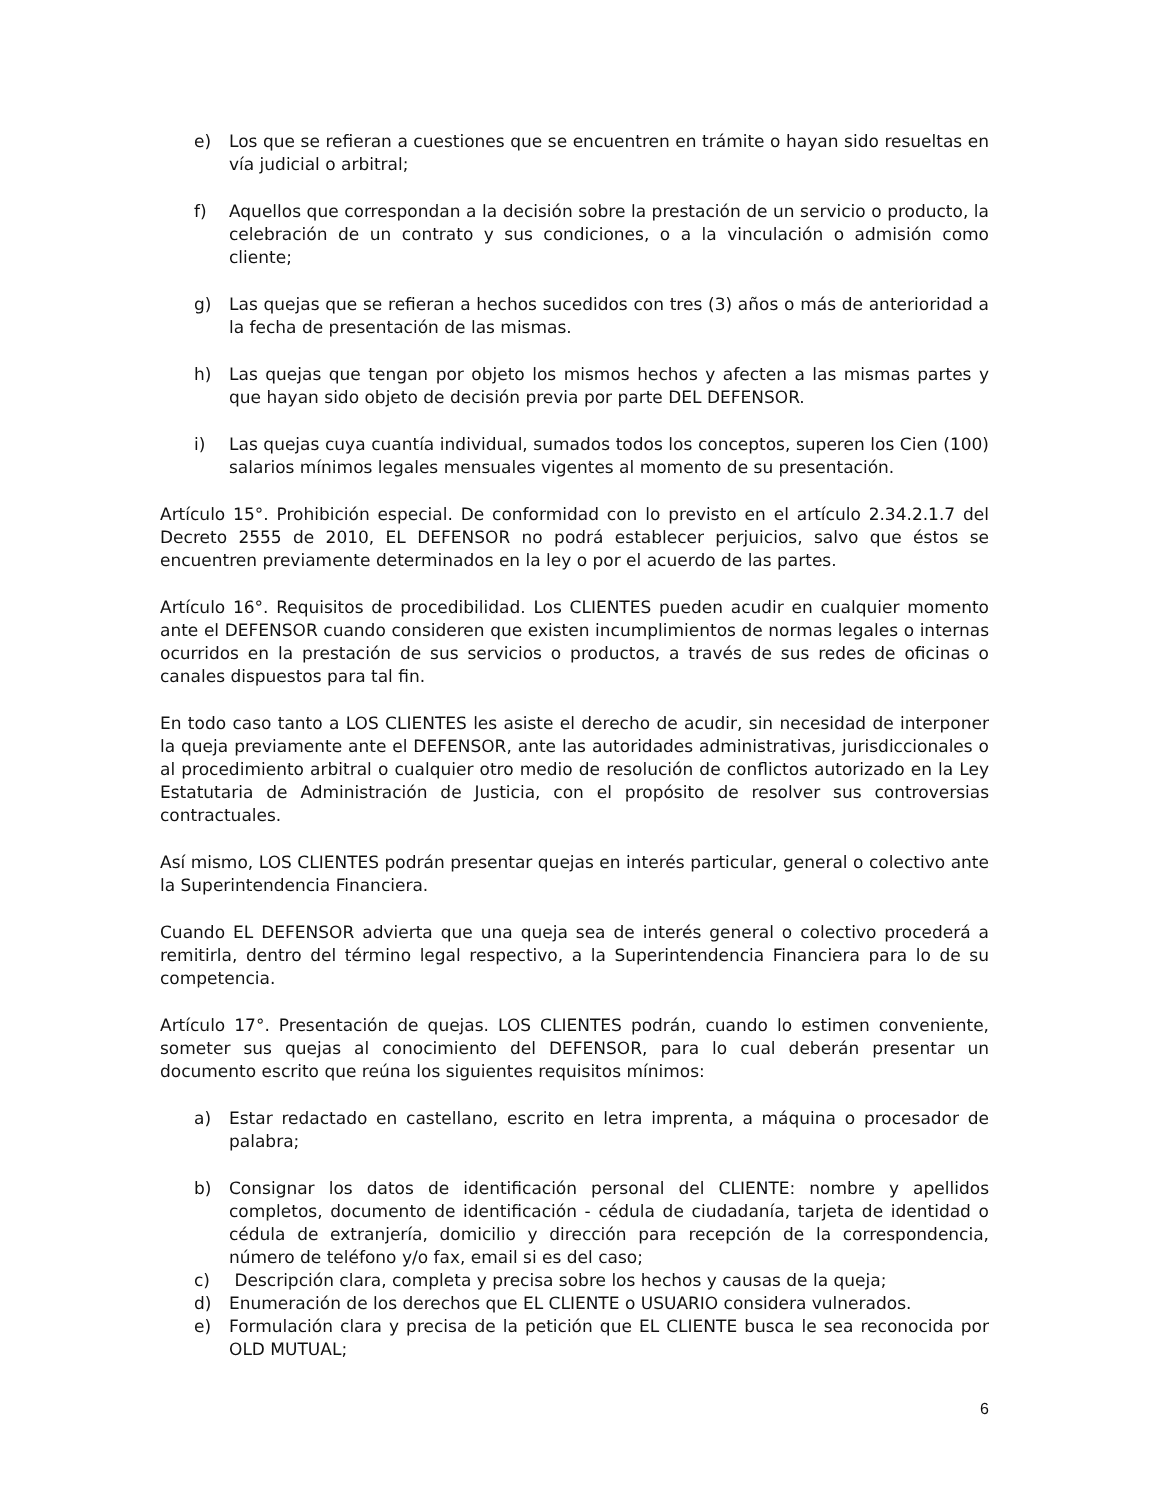e) Los que se refieran a cuestiones que se encuentren en trámite o hayan sido resueltas en vía judicial o arbitral;
f) Aquellos que correspondan a la decisión sobre la prestación de un servicio o producto, la celebración de un contrato y sus condiciones, o a la vinculación o admisión como cliente;
g) Las quejas que se refieran a hechos sucedidos con tres (3) años o más de anterioridad a la fecha de presentación de las mismas.
h) Las quejas que tengan por objeto los mismos hechos y afecten a las mismas partes y que hayan sido objeto de decisión previa por parte DEL DEFENSOR.
i) Las quejas cuya cuantía individual, sumados todos los conceptos, superen los Cien (100) salarios mínimos legales mensuales vigentes al momento de su presentación.
Artículo 15°. Prohibición especial. De conformidad con lo previsto en el artículo 2.34.2.1.7 del Decreto 2555 de 2010, EL DEFENSOR no podrá establecer perjuicios, salvo que éstos se encuentren previamente determinados en la ley o por el acuerdo de las partes.
Artículo 16°. Requisitos de procedibilidad. Los CLIENTES pueden acudir en cualquier momento ante el DEFENSOR cuando consideren que existen incumplimientos de normas legales o internas ocurridos en la prestación de sus servicios o productos, a través de sus redes de oficinas o canales dispuestos para tal fin.
En todo caso tanto a LOS CLIENTES les asiste el derecho de acudir, sin necesidad de interponer la queja previamente ante el DEFENSOR, ante las autoridades administrativas, jurisdiccionales o al procedimiento arbitral o cualquier otro medio de resolución de conflictos autorizado en la Ley Estatutaria de Administración de Justicia, con el propósito de resolver sus controversias contractuales.
Así mismo, LOS CLIENTES podrán presentar quejas en interés particular, general o colectivo ante la Superintendencia Financiera.
Cuando EL DEFENSOR advierta que una queja sea de interés general o colectivo procederá a remitirla, dentro del término legal respectivo, a la Superintendencia Financiera para lo de su competencia.
Artículo 17°. Presentación de quejas. LOS CLIENTES podrán, cuando lo estimen conveniente, someter sus quejas al conocimiento del DEFENSOR, para lo cual deberán presentar un documento escrito que reúna los siguientes requisitos mínimos:
a) Estar redactado en castellano, escrito en letra imprenta, a máquina o procesador de palabra;
b) Consignar los datos de identificación personal del CLIENTE: nombre y apellidos completos, documento de identificación - cédula de ciudadanía, tarjeta de identidad o cédula de extranjería, domicilio y dirección para recepción de la correspondencia, número de teléfono y/o fax, email si es del caso;
c) Descripción clara, completa y precisa sobre los hechos y causas de la queja;
d) Enumeración de los derechos que EL CLIENTE o USUARIO considera vulnerados.
e) Formulación clara y precisa de la petición que EL CLIENTE busca le sea reconocida por OLD MUTUAL;
6